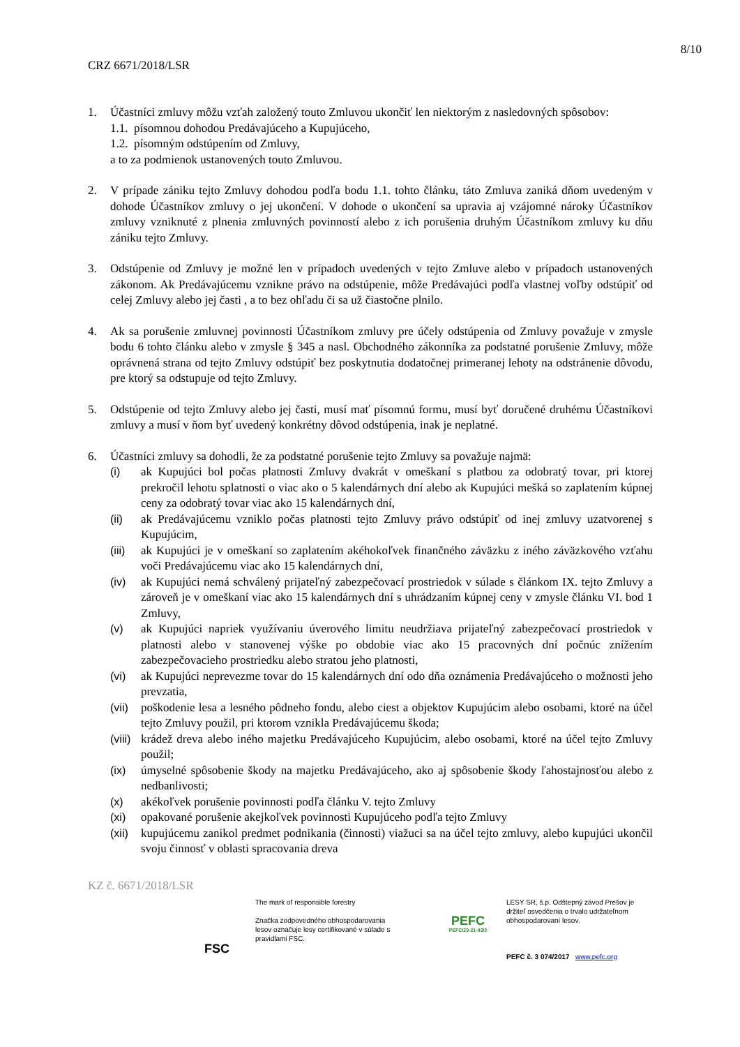8/10
CRZ 6671/2018/LSR
1. Účastníci zmluvy môžu vzťah založený touto Zmluvou ukončiť len niektorým z nasledovných spôsobov:
1.1. písomnou dohodou Predávajúceho a Kupujúceho,
1.2. písomným odstúpením od Zmluvy,
a to za podmienok ustanovených touto Zmluvou.
2. V prípade zániku tejto Zmluvy dohodou podľa bodu 1.1. tohto článku, táto Zmluva zaniká dňom uvedeným v dohode Účastníkov zmluvy o jej ukončení. V dohode o ukončení sa upravia aj vzájomné nároky Účastníkov zmluvy vzniknuté z plnenia zmluvných povinností alebo z ich porušenia druhým Účastníkom zmluvy ku dňu zániku tejto Zmluvy.
3. Odstúpenie od Zmluvy je možné len v prípadoch uvedených v tejto Zmluve alebo v prípadoch ustanovených zákonom. Ak Predávajúcemu vznikne právo na odstúpenie, môže Predávajúci podľa vlastnej voľby odstúpiť od celej Zmluvy alebo jej časti , a to bez ohľadu či sa už čiastočne plnilo.
4. Ak sa porušenie zmluvnej povinnosti Účastníkom zmluvy pre účely odstúpenia od Zmluvy považuje v zmysle bodu 6 tohto článku alebo v zmysle § 345 a nasl. Obchodného zákonníka za podstatné porušenie Zmluvy, môže oprávnená strana od tejto Zmluvy odstúpiť bez poskytnutia dodatočnej primeranej lehoty na odstránenie dôvodu, pre ktorý sa odstupuje od tejto Zmluvy.
5. Odstúpenie od tejto Zmluvy alebo jej časti, musí mať písomnú formu, musí byť doručené druhému Účastníkovi zmluvy a musí v ňom byť uvedený konkrétny dôvod odstúpenia, inak je neplatné.
6. Účastníci zmluvy sa dohodli, že za podstatné porušenie tejto Zmluvy sa považuje najmä:
(i) ak Kupujúci bol počas platnosti Zmluvy dvakrát v omeškaní s platbou za odobratý tovar, pri ktorej prekročil lehotu splatnosti o viac ako o 5 kalendárnych dní alebo ak Kupujúci mešká so zaplatením kúpnej ceny za odobratý tovar viac ako 15 kalendárnych dní,
(ii) ak Predávajúcemu vzniklo počas platnosti tejto Zmluvy právo odstúpiť od inej zmluvy uzatvorenej s Kupujúcim,
(iii)
ak Kupujúci je v omeškaní so zaplatením akéhokoľvek finančného záväzku z iného záväzkového vzťahu voči Predávajúcemu viac ako 15 kalendárnych dní,
(iv) ak Kupujúci nemá schválený prijateľný zabezpečovací prostriedok v súlade s článkom IX. tejto Zmluvy a zároveň je v omeškaní viac ako 15 kalendárnych dní s uhrádzaním kúpnej ceny v zmysle článku VI. bod 1 Zmluvy,
(v) ak Kupujúci napriek využívaniu úverového limitu neudržiava prijateľný zabezpečovací prostriedok v platnosti alebo v stanovenej výške po obdobie viac ako 15 pracovných dní počnúc znížením zabezpečovacieho prostriedku alebo stratou jeho platnosti,
(vi) ak Kupujúci neprevezme tovar do 15 kalendárnych dní odo dňa oznámenia Predávajúceho o možnosti jeho prevzatia,
(vii)
poškodenie lesa a lesného pôdneho fondu, alebo ciest a objektov Kupujúcim alebo osobami, ktoré na účel tejto Zmluvy použil, pri ktorom vznikla Predávajúcemu škoda;
(viii)
krádež dreva alebo iného majetku Predávajúceho Kupujúcim, alebo osobami, ktoré na účel tejto Zmluvy použil;
(ix) úmyselné spôsobenie škody na majetku Predávajúceho, ako aj spôsobenie škody ľahostajnosťou alebo z nedbanlivosti;
(x) akékoľvek porušenie povinnosti podľa článku V. tejto Zmluvy
(xi) opakované porušenie akejkoľvek povinnosti Kupujúceho podľa tejto Zmluvy
(xii)
kupujúcemu zanikol predmet podnikania (činnosti) viažuci sa na účel tejto zmluvy, alebo kupujúci ukončil svoju činnosť v oblasti spracovania dreva
KZ č. 6671/2018/LSR
FSC
The mark of responsible forestry
Značka zodpovedného obhospodarovania lesov označuje lesy certifikované v súlade s pravidlami FSC.
PEFC
PEFC/23-21-03/3
LESY SR, š.p. Odštepný závod Prešov je držiteľ osvedčenia o trvalo udržateľnom obhospodarovaní lesov.
PEFC č. 3 074/2017 www.pefc.org